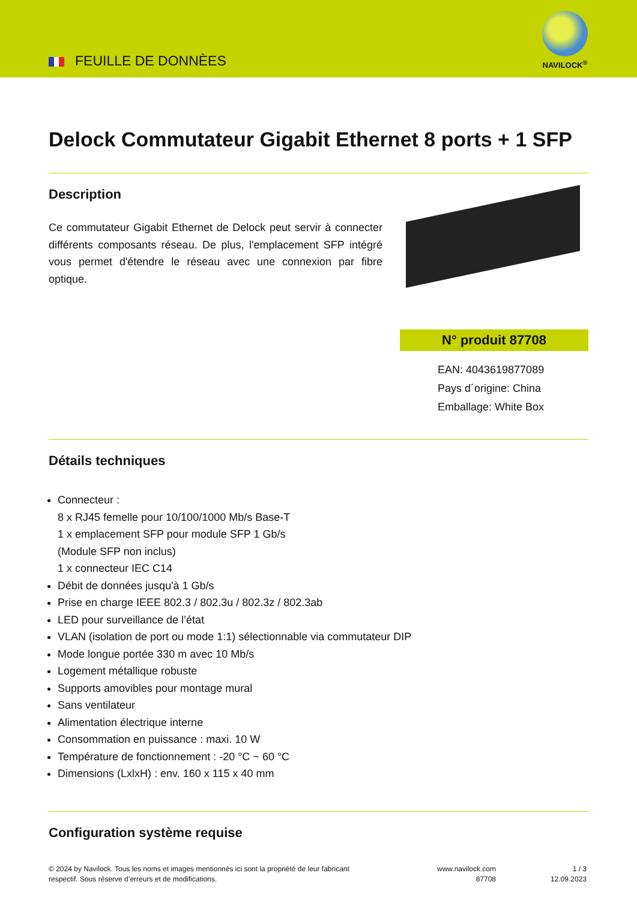FEUILLE DE DONNÈES
NAVILOCK<sup>®</sup>
Delock Commutateur Gigabit Ethernet 8 ports + 1 SFP
Description
Ce commutateur Gigabit Ethernet de Delock peut servir à connecter différents composants réseau. De plus, l'emplacement SFP intégré vous permet d'étendre le réseau avec une connexion par fibre optique.
N° produit 87708
EAN: 4043619877089
Pays d´origine: China
Emballage: White Box
Détails techniques
Connecteur :
8 x RJ45 femelle pour 10/100/1000 Mb/s Base-T
1 x emplacement SFP pour module SFP 1 Gb/s
(Module SFP non inclus)
1 x connecteur IEC C14
Débit de données jusqu'à 1 Gb/s
Prise en charge IEEE 802.3 / 802.3u / 802.3z / 802.3ab
LED pour surveillance de l’état
VLAN (isolation de port ou mode 1:1) sélectionnable via commutateur DIP
Mode longue portée 330 m avec 10 Mb/s
Logement métallique robuste
Supports amovibles pour montage mural
Sans ventilateur
Alimentation électrique interne
Consommation en puissance : maxi. 10 W
Température de fonctionnement : -20 °C ~ 60 °C
Dimensions (LxlxH) : env. 160 x 115 x 40 mm
Configuration système requise
© 2024 by Navilock. Tous les noms et images mentionnés ici sont la propriété de leur fabricant respectif. Sous réserve d’erreurs et de modifications.
www.navilock.com
87708
1 / 3
12.09.2023